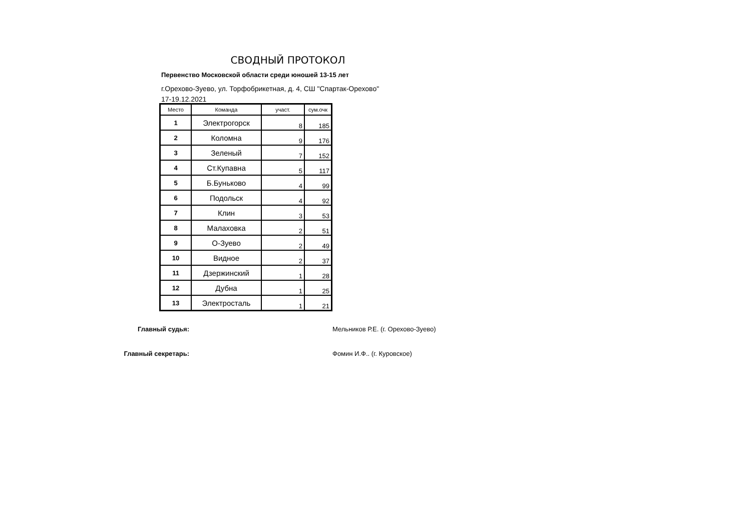СВОДНЫЙ ПРОТОКОЛ
Первенство Московской области среди юношей 13-15 лет
г.Орехово-Зуево, ул. Торфобрикетная, д. 4, СШ "Спартак-Орехово"
17-19.12.2021
| Место | Команда | участ. | сум.очк |
| --- | --- | --- | --- |
| 1 | Электрогорск | 8 | 185 |
| 2 | Коломна | 9 | 176 |
| 3 | Зеленый | 7 | 152 |
| 4 | Ст.Купавна | 5 | 117 |
| 5 | Б.Буньково | 4 | 99 |
| 6 | Подольск | 4 | 92 |
| 7 | Клин | 3 | 53 |
| 8 | Малаховка | 2 | 51 |
| 9 | О-Зуево | 2 | 49 |
| 10 | Видное | 2 | 37 |
| 11 | Дзержинский | 1 | 28 |
| 12 | Дубна | 1 | 25 |
| 13 | Электросталь | 1 | 21 |
Главный судья: Мельников Р.Е. (г. Орехово-Зуево)
Главный секретарь: Фомин И.Ф.. (г. Куровское)